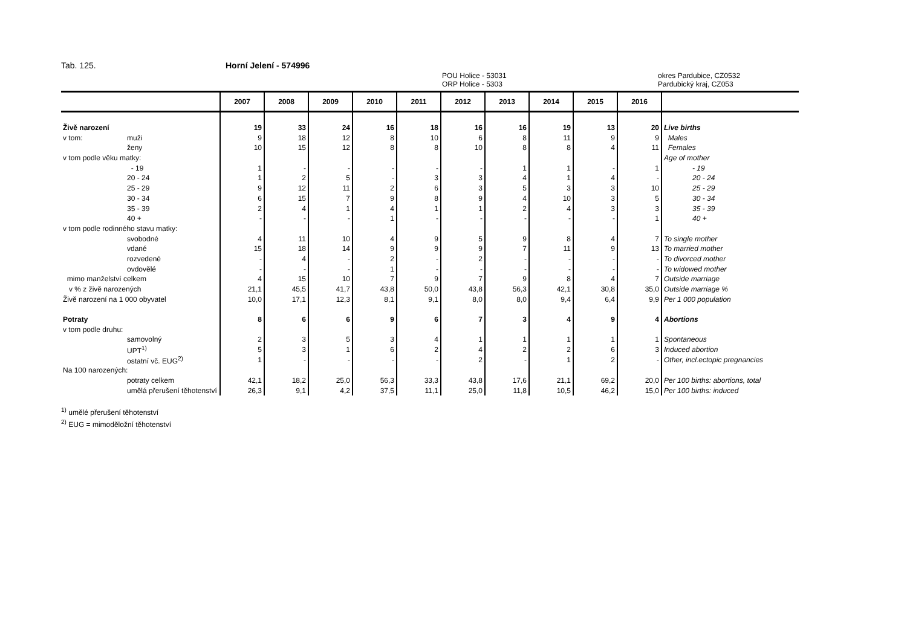Tab. 125. Horní Jelení - 574996
POU Holice - 53031
ORP Holice - 5303
okres Pardubice, CZ0532
Pardubický kraj, CZ053
| | | 2007 | 2008 | 2009 | 2010 | 2011 | 2012 | 2013 | 2014 | 2015 | 2016 | |
| --- | --- | --- | --- | --- | --- | --- | --- | --- | --- | --- | --- | --- |
| Živě narození | | 19 | 33 | 24 | 16 | 18 | 16 | 16 | 19 | 13 | 20 | Live births |
| v tom: | muži | 9 | 18 | 12 | 8 | 10 | 6 | 8 | 11 | 9 | 9 | Males |
| | ženy | 10 | 15 | 12 | 8 | 8 | 10 | 8 | 8 | 4 | 11 | Females |
| v tom podle věku matky: | | | | | | | | | | | | Age of mother |
| | - 19 | 1 | - | - | - | - | - | 1 | 1 | - | 1 | - 19 |
| | 20 - 24 | 1 | 2 | 5 | - | 3 | 3 | 4 | 1 | 4 | - | 20 - 24 |
| | 25 - 29 | 9 | 12 | 11 | 2 | 6 | 3 | 5 | 3 | 3 | 10 | 25 - 29 |
| | 30 - 34 | 6 | 15 | 7 | 9 | 8 | 9 | 4 | 10 | 3 | 5 | 30 - 34 |
| | 35 - 39 | 2 | 4 | 1 | 4 | 1 | 1 | 2 | 4 | 3 | 3 | 35 - 39 |
| | 40 + | - | - | - | 1 | - | - | - | - | - | 1 | 40 + |
| v tom podle rodinného stavu matky: | | | | | | | | | | | | |
| | svobodné | 4 | 11 | 10 | 4 | 9 | 5 | 9 | 8 | 4 | 7 | To single mother |
| | vdané | 15 | 18 | 14 | 9 | 9 | 9 | 7 | 11 | 9 | 13 | To married mother |
| | rozvedené | - | 4 | - | 2 | - | 2 | - | - | - | - | To divorced mother |
| | ovdovělé | - | - | - | 1 | - | - | - | - | - | - | To widowed mother |
| mimo manželství celkem | | 4 | 15 | 10 | 7 | 9 | 7 | 9 | 8 | 4 | 7 | Outside marriage |
| v % z živě narozených | | 21,1 | 45,5 | 41,7 | 43,8 | 50,0 | 43,8 | 56,3 | 42,1 | 30,8 | 35,0 | Outside marriage % |
| Živě narození na 1 000 obyvatel | | 10,0 | 17,1 | 12,3 | 8,1 | 9,1 | 8,0 | 8,0 | 9,4 | 6,4 | 9,9 | Per 1 000 population |
| Potraty | | 8 | 6 | 6 | 9 | 6 | 7 | 3 | 4 | 9 | 4 | Abortions |
| v tom podle druhu: | | | | | | | | | | | | |
| | samovolný | 2 | 3 | 5 | 3 | 4 | 1 | 1 | 1 | 1 | 1 | Spontaneous |
| | UPT<sup>1)</sup> | 5 | 3 | 1 | 6 | 2 | 4 | 2 | 2 | 6 | 3 | Induced abortion |
| | ostatní vč. EUG<sup>2)</sup> | 1 | - | - | - | - | 2 | - | 1 | 2 | - | Other, incl.ectopic pregnancies |
| Na 100 narozených: | | | | | | | | | | | | |
| | potraty celkem | 42,1 | 18,2 | 25,0 | 56,3 | 33,3 | 43,8 | 17,6 | 21,1 | 69,2 | 20,0 | Per 100 births: abortions, total |
| | umělá přerušení těhotenství | 26,3 | 9,1 | 4,2 | 37,5 | 11,1 | 25,0 | 11,8 | 10,5 | 46,2 | 15,0 | Per 100 births: induced |
<sup>1)</sup> umělé přerušení těhotenství
<sup>2)</sup> EUG = mimoděložní těhotenství